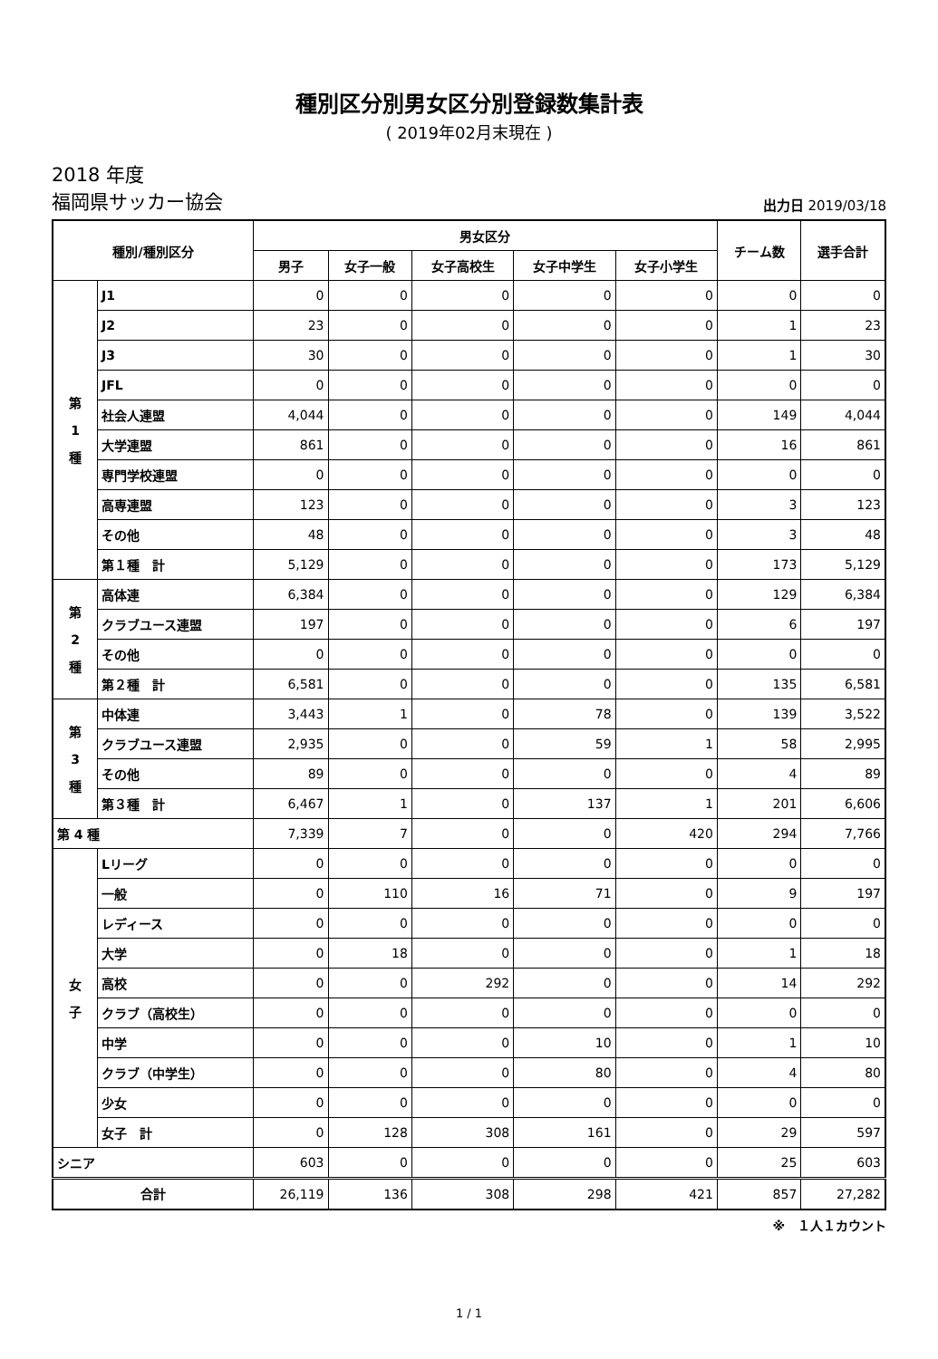種別区分別男女区分別登録数集計表
( 2019年02月末現在 )
2018 年度
福岡県サッカー協会
出力日 2019/03/18
| 種別/種別区分 | | 男女区分 | | | | | チーム数 | 選手合計 |
| --- | --- | --- | --- | --- | --- | --- | --- | --- |
| | | 男子 | 女子一般 | 女子高校生 | 女子中学生 | 女子小学生 | | |
| 第 1 種 | J1 | 0 | 0 | 0 | 0 | 0 | 0 | 0 |
| | J2 | 23 | 0 | 0 | 0 | 0 | 1 | 23 |
| | J3 | 30 | 0 | 0 | 0 | 0 | 1 | 30 |
| | JFL | 0 | 0 | 0 | 0 | 0 | 0 | 0 |
| | 社会人連盟 | 4,044 | 0 | 0 | 0 | 0 | 149 | 4,044 |
| | 大学連盟 | 861 | 0 | 0 | 0 | 0 | 16 | 861 |
| | 専門学校連盟 | 0 | 0 | 0 | 0 | 0 | 0 | 0 |
| | 高専連盟 | 123 | 0 | 0 | 0 | 0 | 3 | 123 |
| | その他 | 48 | 0 | 0 | 0 | 0 | 3 | 48 |
| | 第１種 計 | 5,129 | 0 | 0 | 0 | 0 | 173 | 5,129 |
| 第 2 種 | 高体連 | 6,384 | 0 | 0 | 0 | 0 | 129 | 6,384 |
| | クラブユース連盟 | 197 | 0 | 0 | 0 | 0 | 6 | 197 |
| | その他 | 0 | 0 | 0 | 0 | 0 | 0 | 0 |
| | 第２種 計 | 6,581 | 0 | 0 | 0 | 0 | 135 | 6,581 |
| 第 3 種 | 中体連 | 3,443 | 1 | 0 | 78 | 0 | 139 | 3,522 |
| | クラブユース連盟 | 2,935 | 0 | 0 | 59 | 1 | 58 | 2,995 |
| | その他 | 89 | 0 | 0 | 0 | 0 | 4 | 89 |
| | 第３種 計 | 6,467 | 1 | 0 | 137 | 1 | 201 | 6,606 |
| 第 4 種 | | 7,339 | 7 | 0 | 0 | 420 | 294 | 7,766 |
| 女 子 | Lリーグ | 0 | 0 | 0 | 0 | 0 | 0 | 0 |
| | 一般 | 0 | 110 | 16 | 71 | 0 | 9 | 197 |
| | レディース | 0 | 0 | 0 | 0 | 0 | 0 | 0 |
| | 大学 | 0 | 18 | 0 | 0 | 0 | 1 | 18 |
| | 高校 | 0 | 0 | 292 | 0 | 0 | 14 | 292 |
| | クラブ（高校生） | 0 | 0 | 0 | 0 | 0 | 0 | 0 |
| | 中学 | 0 | 0 | 0 | 10 | 0 | 1 | 10 |
| | クラブ（中学生） | 0 | 0 | 0 | 80 | 0 | 4 | 80 |
| | 少女 | 0 | 0 | 0 | 0 | 0 | 0 | 0 |
| | 女子 計 | 0 | 128 | 308 | 161 | 0 | 29 | 597 |
| シニア | | 603 | 0 | 0 | 0 | 0 | 25 | 603 |
| 合計 | | 26,119 | 136 | 308 | 298 | 421 | 857 | 27,282 |
※　１人１カウント
1 / 1